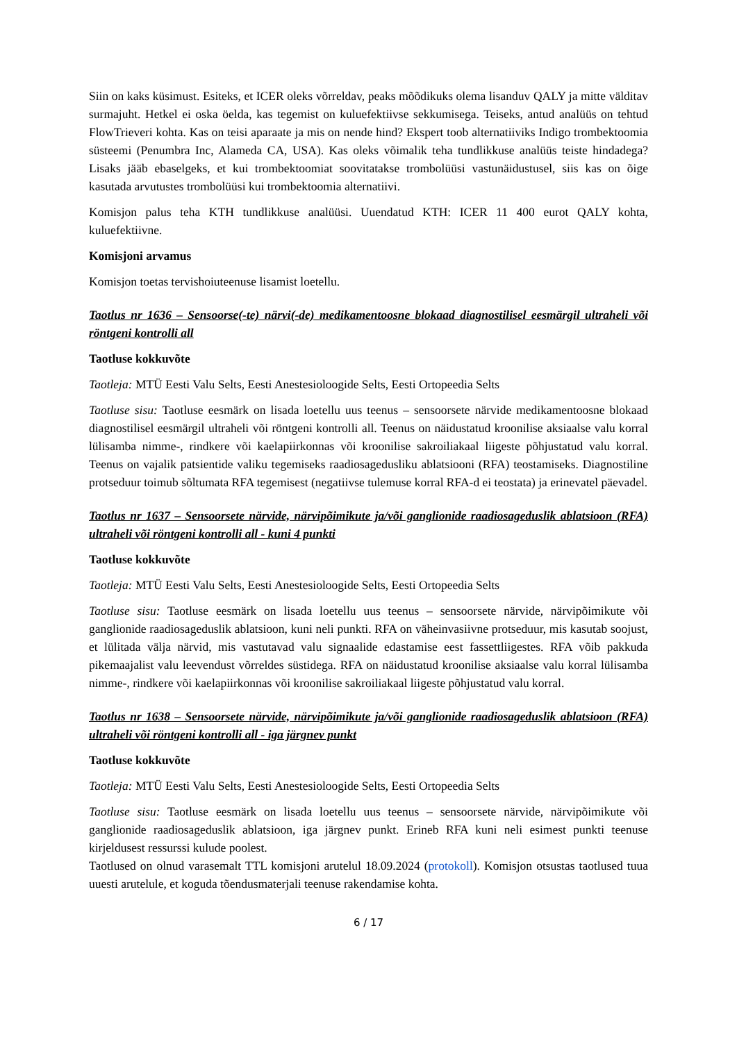Siin on kaks küsimust. Esiteks, et ICER oleks võrreldav, peaks mõõdikuks olema lisanduv QALY ja mitte välditav surmajuht. Hetkel ei oska öelda, kas tegemist on kuluefektiivse sekkumisega. Teiseks, antud analüüs on tehtud FlowTrieveri kohta. Kas on teisi aparaate ja mis on nende hind? Ekspert toob alternatiiviks Indigo trombektoomia süsteemi (Penumbra Inc, Alameda CA, USA). Kas oleks võimalik teha tundlikkuse analüüs teiste hindadega? Lisaks jääb ebaselgeks, et kui trombektoomiat soovitatakse trombolüüsi vastunäidustusel, siis kas on õige kasutada arvutustes trombolüüsi kui trombektoomia alternatiivi.
Komisjon palus teha KTH tundlikkuse analüüsi. Uuendatud KTH: ICER 11 400 eurot QALY kohta, kuluefektiivne.
Komisjoni arvamus
Komisjon toetas tervishoiuteenuse lisamist loetellu.
Taotlus nr 1636 – Sensoorse(-te) närvi(-de) medikamentoosne blokaad diagnostilisel eesmärgil ultraheli või röntgeni kontrolli all
Taotluse kokkuvõte
Taotleja: MTÜ Eesti Valu Selts, Eesti Anestesioloogide Selts, Eesti Ortopeedia Selts
Taotluse sisu: Taotluse eesmärk on lisada loetellu uus teenus – sensoorsete närvide medikamentoosne blokaad diagnostilisel eesmärgil ultraheli või röntgeni kontrolli all. Teenus on näidustatud kroonilise aksiaalse valu korral lülisamba nimme-, rindkere või kaelapiirkonnas või kroonilise sakroiliakaal liigeste põhjustatud valu korral. Teenus on vajalik patsientide valiku tegemiseks raadiosagedusliku ablatsiooni (RFA) teostamiseks. Diagnostiline protseduur toimub sõltumata RFA tegemisest (negatiivse tulemuse korral RFA-d ei teostata) ja erinevatel päevadel.
Taotlus nr 1637 – Sensoorsete närvide, närvipõimikute ja/või ganglionide raadiosageduslik ablatsioon (RFA) ultraheli või röntgeni kontrolli all - kuni 4 punkti
Taotluse kokkuvõte
Taotleja: MTÜ Eesti Valu Selts, Eesti Anestesioloogide Selts, Eesti Ortopeedia Selts
Taotluse sisu: Taotluse eesmärk on lisada loetellu uus teenus – sensoorsete närvide, närvipõimikute või ganglionide raadiosageduslik ablatsioon, kuni neli punkti. RFA on väheinvasiivne protseduur, mis kasutab soojust, et lülitada välja närvid, mis vastutavad valu signaalide edastamise eest fassettliigestes. RFA võib pakkuda pikemaajalist valu leevendust võrreldes süstidega. RFA on näidustatud kroonilise aksiaalse valu korral lülisamba nimme-, rindkere või kaelapiirkonnas või kroonilise sakroiliakaal liigeste põhjustatud valu korral.
Taotlus nr 1638 – Sensoorsete närvide, närvipõimikute ja/või ganglionide raadiosageduslik ablatsioon (RFA) ultraheli või röntgeni kontrolli all - iga järgnev punkt
Taotluse kokkuvõte
Taotleja: MTÜ Eesti Valu Selts, Eesti Anestesioloogide Selts, Eesti Ortopeedia Selts
Taotluse sisu: Taotluse eesmärk on lisada loetellu uus teenus – sensoorsete närvide, närvipõimikute või ganglionide raadiosageduslik ablatsioon, iga järgnev punkt. Erineb RFA kuni neli esimest punkti teenuse kirjeldusest ressurssi kulude poolest.
Taotlused on olnud varasemalt TTL komisjoni arutelul 18.09.2024 (protokoll). Komisjon otsustas taotlused tuua uuesti arutelule, et koguda tõendusmaterjali teenuse rakendamise kohta.
6 / 17